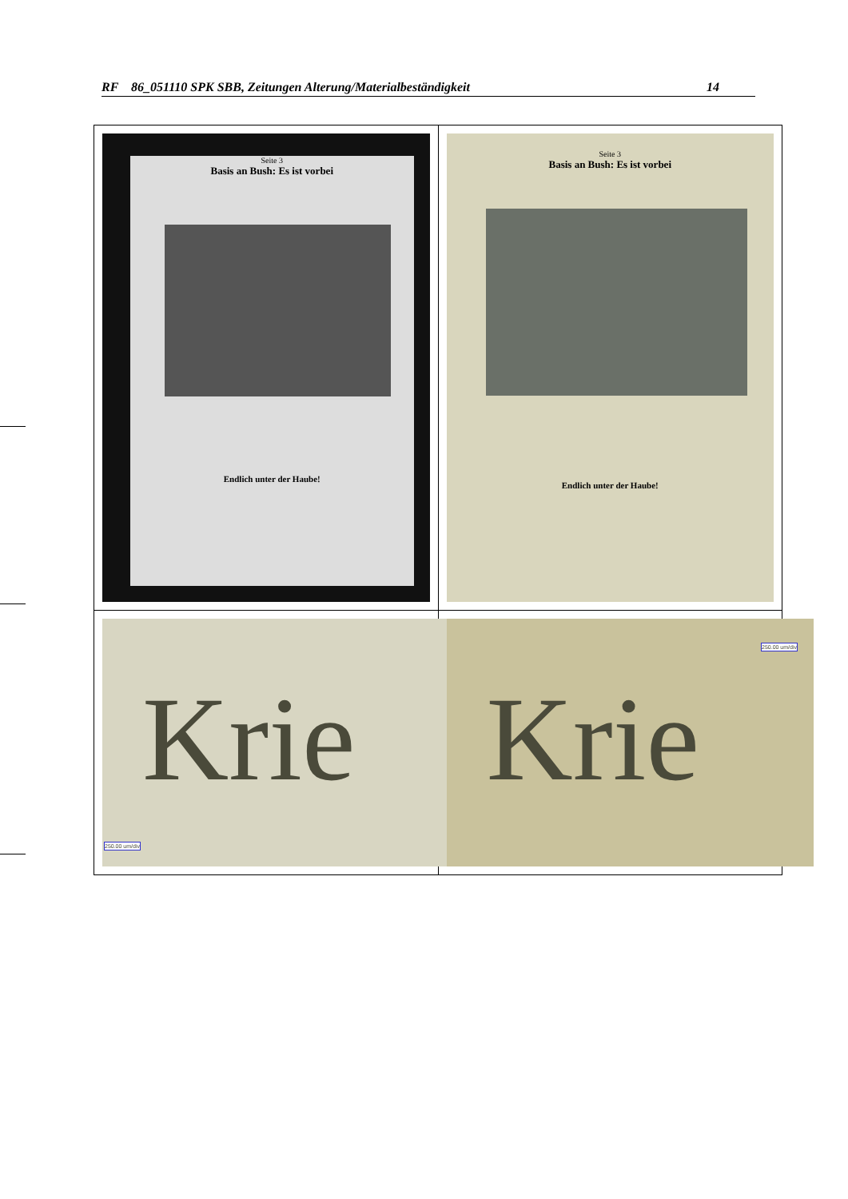RF 86_051110 SPK SBB, Zeitungen Alterung/Materialbeständigkeit 14
| Seite 3 Basis an Bush: Es ist vorbei Endlich unter der Haube! | Seite 3 Basis an Bush: Es ist vorbei Endlich unter der Haube! |
| Krie 250.00 um/div | Krie 250.00 um/div |